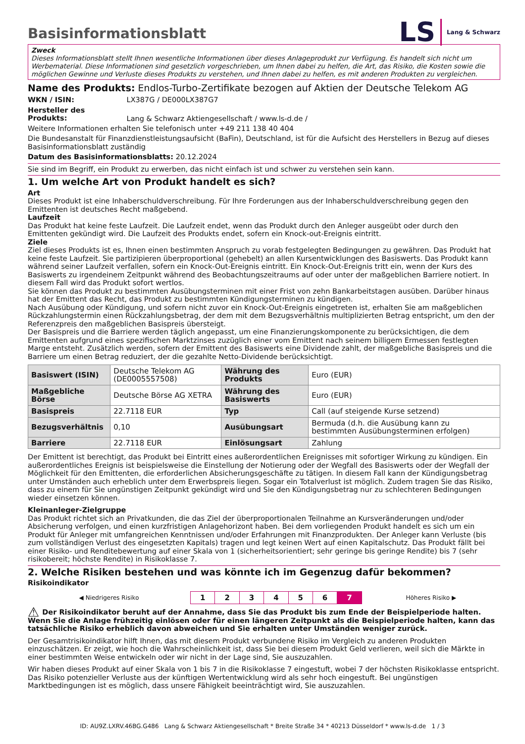LS Lang & Schwarz
Basisinformationsblatt
Zweck
Dieses Informationsblatt stellt Ihnen wesentliche Informationen über dieses Anlageprodukt zur Verfügung. Es handelt sich nicht um Werbematerial. Diese Informationen sind gesetzlich vorgeschrieben, um Ihnen dabei zu helfen, die Art, das Risiko, die Kosten sowie die möglichen Gewinne und Verluste dieses Produkts zu verstehen, und Ihnen dabei zu helfen, es mit anderen Produkten zu vergleichen.
Name des Produkts: Endlos-Turbo-Zertifikate bezogen auf Aktien der Deutsche Telekom AG
WKN / ISIN: LX387G / DE000LX387G7
Hersteller des Produkts: Lang & Schwarz Aktiengesellschaft / www.ls-d.de /
Weitere Informationen erhalten Sie telefonisch unter +49 211 138 40 404
Die Bundesanstalt für Finanzdienstleistungsaufsicht (BaFin), Deutschland, ist für die Aufsicht des Herstellers in Bezug auf dieses Basisinformationsblatt zuständig
Datum des Basisinformationsblatts: 20.12.2024
Sie sind im Begriff, ein Produkt zu erwerben, das nicht einfach ist und schwer zu verstehen sein kann.
1. Um welche Art von Produkt handelt es sich?
Art
Dieses Produkt ist eine Inhaberschuldverschreibung. Für Ihre Forderungen aus der Inhaberschuldverschreibung gegen den Emittenten ist deutsches Recht maßgebend.
Laufzeit
Das Produkt hat keine feste Laufzeit. Die Laufzeit endet, wenn das Produkt durch den Anleger ausgeübt oder durch den Emittenten gekündigt wird. Die Laufzeit des Produkts endet, sofern ein Knock-out-Ereignis eintritt.
Ziele
Ziel dieses Produkts ist es, Ihnen einen bestimmten Anspruch zu vorab festgelegten Bedingungen zu gewähren. Das Produkt hat keine feste Laufzeit. Sie partizipieren überproportional (gehebelt) an allen Kursentwicklungen des Basiswerts. Das Produkt kann während seiner Laufzeit verfallen, sofern ein Knock-Out-Ereignis eintritt. Ein Knock-Out-Ereignis tritt ein, wenn der Kurs des Basiswerts zu irgendeinem Zeitpunkt während des Beobachtungszeitraums auf oder unter der maßgeblichen Barriere notiert. In diesem Fall wird das Produkt sofort wertlos.
Sie können das Produkt zu bestimmten Ausübungsterminen mit einer Frist von zehn Bankarbeitstagen ausüben. Darüber hinaus hat der Emittent das Recht, das Produkt zu bestimmten Kündigungsterminen zu kündigen.
Nach Ausübung oder Kündigung, und sofern nicht zuvor ein Knock-Out-Ereignis eingetreten ist, erhalten Sie am maßgeblichen Rückzahlungstermin einen Rückzahlungsbetrag, der dem mit dem Bezugsverhältnis multiplizierten Betrag entspricht, um den der Referenzpreis den maßgeblichen Basispreis übersteigt.
Der Basispreis und die Barriere werden täglich angepasst, um eine Finanzierungskomponente zu berücksichtigen, die dem Emittenten aufgrund eines spezifischen Marktzinses zuzüglich einer vom Emittent nach seinem billigem Ermessen festlegten Marge entsteht. Zusätzlich werden, sofern der Emittent des Basiswerts eine Dividende zahlt, der maßgebliche Basispreis und die Barriere um einen Betrag reduziert, der die gezahlte Netto-Dividende berücksichtigt.
| Basiswert (ISIN) | Deutsche Telekom AG (DE0005557508) | Währung des Produkts | Euro (EUR) |
| Maßgebliche Börse | Deutsche Börse AG XETRA | Währung des Basiswerts | Euro (EUR) |
| Basispreis | 22.7118 EUR | Typ | Call (auf steigende Kurse setzend) |
| Bezugsverhältnis | 0,10 | Ausübungsart | Bermuda (d.h. die Ausübung kann zu bestimmten Ausübungsterminen erfolgen) |
| Barriere | 22.7118 EUR | Einlösungsart | Zahlung |
Der Emittent ist berechtigt, das Produkt bei Eintritt eines außerordentlichen Ereignisses mit sofortiger Wirkung zu kündigen. Ein außerordentliches Ereignis ist beispielsweise die Einstellung der Notierung oder der Wegfall des Basiswerts oder der Wegfall der Möglichkeit für den Emittenten, die erforderlichen Absicherungsgeschäfte zu tätigen. In diesem Fall kann der Kündigungsbetrag unter Umständen auch erheblich unter dem Erwerbspreis liegen. Sogar ein Totalverlust ist möglich. Zudem tragen Sie das Risiko, dass zu einem für Sie ungünstigen Zeitpunkt gekündigt wird und Sie den Kündigungsbetrag nur zu schlechteren Bedingungen wieder einsetzen können.
Kleinanleger-Zielgruppe
Das Produkt richtet sich an Privatkunden, die das Ziel der überproportionalen Teilnahme an Kursveränderungen und/oder Absicherung verfolgen, und einen kurzfristigen Anlagehorizont haben. Bei dem vorliegenden Produkt handelt es sich um ein Produkt für Anleger mit umfangreichen Kenntnissen und/oder Erfahrungen mit Finanzprodukten. Der Anleger kann Verluste (bis zum vollständigen Verlust des eingesetzten Kapitals) tragen und legt keinen Wert auf einen Kapitalschutz. Das Produkt fällt bei einer Risiko- und Renditebewertung auf einer Skala von 1 (sicherheitsorientiert; sehr geringe bis geringe Rendite) bis 7 (sehr risikobereit; höchste Rendite) in Risikoklasse 7.
2. Welche Risiken bestehen und was könnte ich im Gegenzug dafür bekommen?
Risikoindikator
| ◀ Niedrigeres Risiko | 1 | 2 | 3 | 4 | 5 | 6 | 7 | Höheres Risiko ▶ |
⚠ Der Risikoindikator beruht auf der Annahme, dass Sie das Produkt bis zum Ende der Beispielperiode halten. Wenn Sie die Anlage frühzeitig einlösen oder für einen längeren Zeitpunkt als die Beispielperiode halten, kann das tatsächliche Risiko erheblich davon abweichen und Sie erhalten unter Umständen weniger zurück.
Der Gesamtrisikoindikator hilft Ihnen, das mit diesem Produkt verbundene Risiko im Vergleich zu anderen Produkten einzuschätzen. Er zeigt, wie hoch die Wahrscheinlichkeit ist, dass Sie bei diesem Produkt Geld verlieren, weil sich die Märkte in einer bestimmten Weise entwickeln oder wir nicht in der Lage sind, Sie auszuzahlen.
Wir haben dieses Produkt auf einer Skala von 1 bis 7 in die Risikoklasse 7 eingestuft, wobei 7 der höchsten Risikoklasse entspricht. Das Risiko potenzieller Verluste aus der künftigen Wertentwicklung wird als sehr hoch eingestuft. Bei ungünstigen Marktbedingungen ist es möglich, dass unsere Fähigkeit beeinträchtigt wird, Sie auszuzahlen.
ID: AU9Z.LXRV.46BG.G486 Lang & Schwarz Aktiengesellschaft * Breite Straße 34 * 40213 Düsseldorf * www.ls-d.de 1 / 3